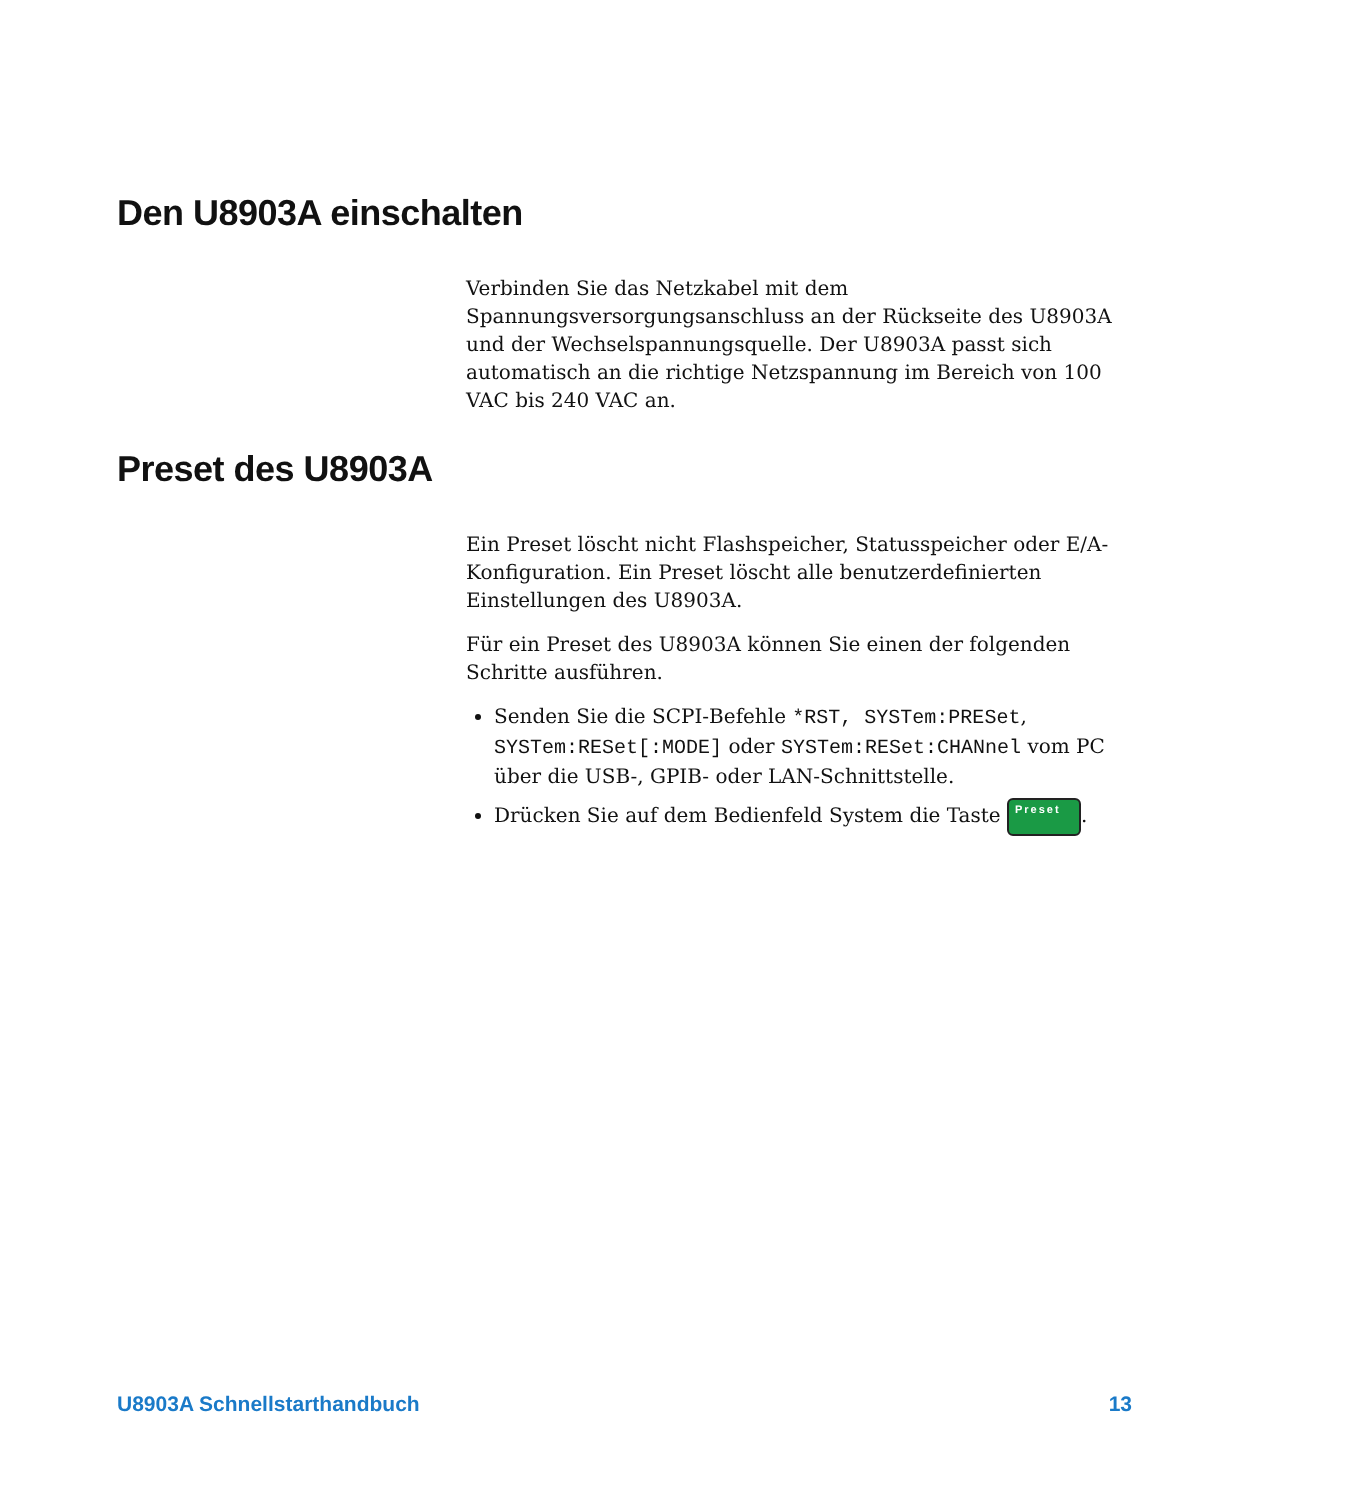Den U8903A einschalten
Verbinden Sie das Netzkabel mit dem Spannungsversorgungsanschluss an der Rückseite des U8903A und der Wechselspannungsquelle. Der U8903A passt sich automatisch an die richtige Netzspannung im Bereich von 100 VAC bis 240 VAC an.
Preset des U8903A
Ein Preset löscht nicht Flashspeicher, Statusspeicher oder E/A-Konfiguration. Ein Preset löscht alle benutzerdefinierten Einstellungen des U8903A.
Für ein Preset des U8903A können Sie einen der folgenden Schritte ausführen.
Senden Sie die SCPI-Befehle *RST, SYSTem:PRESet, SYSTem:RESet[:MODE] oder SYSTem:RESet:CHANnel vom PC über die USB-, GPIB- oder LAN-Schnittstelle.
Drücken Sie auf dem Bedienfeld System die Taste Preset.
U8903A Schnellstarthandbuch 13